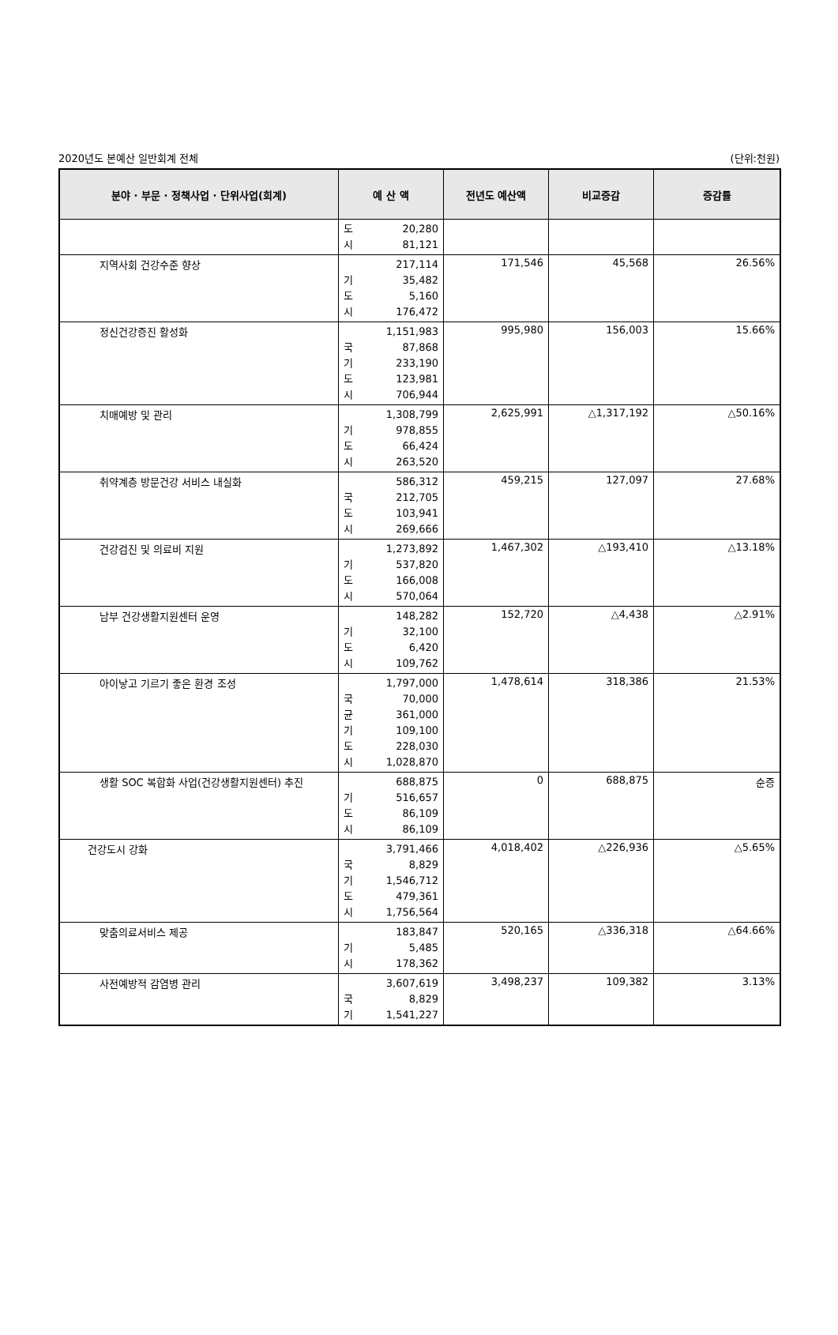2020년도 본예산 일반회계 전체 (단위:천원)
| 분야 · 부문 · 정책사업 · 단위사업(회계) | 예 산 액 | 전년도 예산액 | 비교증감 | 증감률 |
| --- | --- | --- | --- | --- |
| | 도 20,280 시 81,121 | | | |
| 지역사회 건강수준 향상 | 217,114 기 35,482 도 5,160 시 176,472 | 171,546 | 45,568 | 26.56% |
| 정신건강증진 활성화 | 1,151,983 국 87,868 기 233,190 도 123,981 시 706,944 | 995,980 | 156,003 | 15.66% |
| 치매예방 및 관리 | 1,308,799 기 978,855 도 66,424 시 263,520 | 2,625,991 | △1,317,192 | △50.16% |
| 취약계층 방문건강 서비스 내실화 | 586,312 국 212,705 도 103,941 시 269,666 | 459,215 | 127,097 | 27.68% |
| 건강검진 및 의료비 지원 | 1,273,892 기 537,820 도 166,008 시 570,064 | 1,467,302 | △193,410 | △13.18% |
| 남부 건강생활지원센터 운영 | 148,282 기 32,100 도 6,420 시 109,762 | 152,720 | △4,438 | △2.91% |
| 아이낳고 기르기 좋은 환경 조성 | 1,797,000 국 70,000 균 361,000 기 109,100 도 228,030 시 1,028,870 | 1,478,614 | 318,386 | 21.53% |
| 생활 SOC 복합화 사업(건강생활지원센터) 추진 | 688,875 기 516,657 도 86,109 시 86,109 | 0 | 688,875 | 순증 |
| 건강도시 강화 | 3,791,466 국 8,829 기 1,546,712 도 479,361 시 1,756,564 | 4,018,402 | △226,936 | △5.65% |
| 맞춤의료서비스 제공 | 183,847 기 5,485 시 178,362 | 520,165 | △336,318 | △64.66% |
| 사전예방적 감염병 관리 | 3,607,619 국 8,829 기 1,541,227 | 3,498,237 | 109,382 | 3.13% |